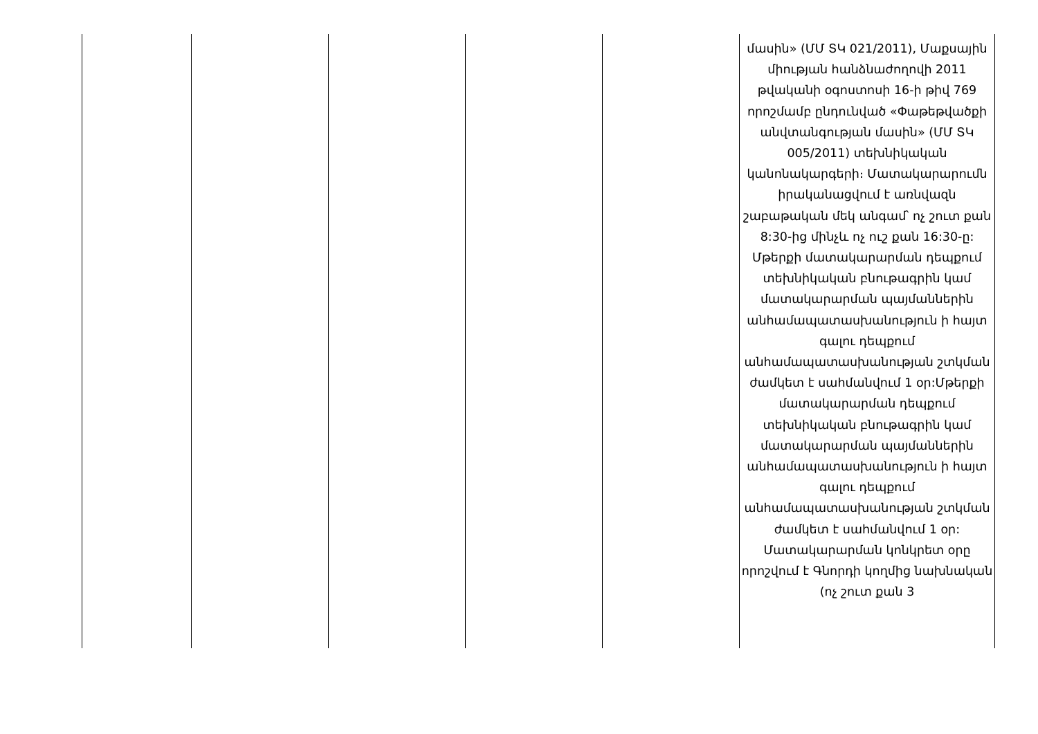| | | | | | մասին» (ՄՄ ՏԿ 021/2011), Մաքսային միության հանձնաժողովի 2011 թվականի օգոստոսի 16-ի թիվ 769 որոշմամբ ընդունված «Փաթեթվածքի անվտանգության մասին» (ՄՄ ՏԿ 005/2011) տեխնիկական կանոնակարգերի։ Մատակարարումն իրականացվում է առնվազն շաբաթական մեկ անգամ՝ ոչ շուտ քան 8:30-ից մինչև ոչ ուշ քան 16:30-ը: Մթերքի մատակարարման դեպքում տեխնիկական բնութագրին կամ մատակարարման պայմաններին անհամապատասխանություն ի հայտ գալու դեպքում անհամապատասխանության շտկման ժամկետ է սահմանվում 1 օր:Մթերքի մատակարարման դեպքում տեխնիկական բնութագրին կամ մատակարարման պայմաններին անհամապատասխանություն ի հայտ գալու դեպքում անհամապատասխանության շտկման ժամկետ է սահմանվում 1 օր: Մատակարարման կոնկրետ օրը որոշվում է Գնորդի կողմից նախնական (ոչ շուտ քան 3 |